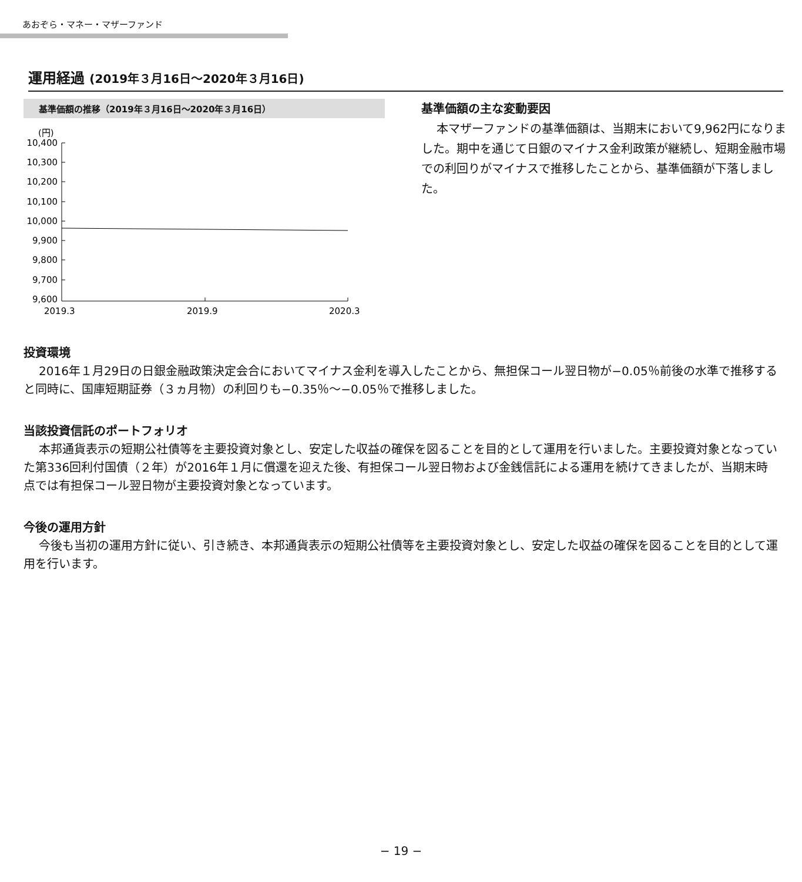あおぞら・マネー・マザーファンド
運用経過 (2019年３月16日〜2020年３月16日)
基準価額の推移（2019年３月16日〜2020年３月16日）
(円)
10,400
10,300
10,200
10,100
10,000
9,900
9,800
9,700
9,600
2019.3
2019.9
2020.3
基準価額の主な変動要因
本マザーファンドの基準価額は、当期末において9,962円になりました。期中を通じて日銀のマイナス金利政策が継続し、短期金融市場での利回りがマイナスで推移したことから、基準価額が下落しました。
投資環境
2016年１月29日の日銀金融政策決定会合においてマイナス金利を導入したことから、無担保コール翌日物が−0.05％前後の水準で推移すると同時に、国庫短期証券（３ヵ月物）の利回りも−0.35％〜−0.05％で推移しました。
当該投資信託のポートフォリオ
本邦通貨表示の短期公社債等を主要投資対象とし、安定した収益の確保を図ることを目的として運用を行いました。主要投資対象となっていた第336回利付国債（２年）が2016年１月に償還を迎えた後、有担保コール翌日物および金銭信託による運用を続けてきましたが、当期末時点では有担保コール翌日物が主要投資対象となっています。
今後の運用方針
今後も当初の運用方針に従い、引き続き、本邦通貨表示の短期公社債等を主要投資対象とし、安定した収益の確保を図ることを目的として運用を行います。
− 19 −